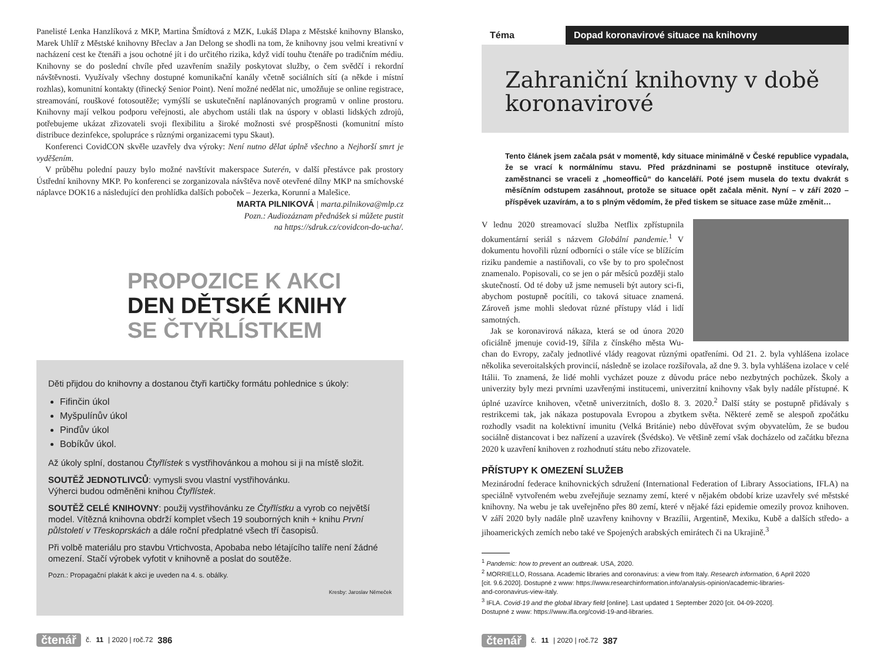Panelisté Lenka Hanzlíková z MKP, Martina Šmídtová z MZK, Lukáš Dlapa z Městské knihovny Blansko, Marek Uhlíř z Městské knihovny Břeclav a Jan Delong se shodli na tom, že knihovny jsou velmi kreativní v nacházení cest ke čtenáři a jsou ochotné jít i do určitého rizika, když vidí touhu čtenáře po tradičním médiu. Knihovny se do poslední chvíle před uzavřením snažily poskytovat služby, o čem svědčí i rekordní návštěvnosti. Využívaly všechny dostupné komunikační kanály včetně sociálních sítí (a někde i místní rozhlas), komunitní kontakty (třinecký Senior Point). Není možné nedělat nic, umožňuje se online registrace, streamování, rouškové fotosoutěže; vymýšlí se uskutečnění naplánovaných programů v online prostoru. Knihovny mají velkou podporu veřejnosti, ale abychom ustáli tlak na úspory v oblasti lidských zdrojů, potřebujeme ukázat zřizovateli svoji flexibilitu a široké možnosti své prospěšnosti (komunitní místo distribuce dezinfekce, spolupráce s různými organizacemi typu Skaut).
Konferenci CovidCON skvěle uzavřely dva výroky: Není nutno dělat úplně všechno a Nejhorší smrt je vyděšením.
V průběhu polední pauzy bylo možné navštívit makerspace Suterén, v další přestávce pak prostory Ústřední knihovny MKP. Po konferenci se zorganizovala návštěva nově otevřené dílny MKP na smíchovské náplavce DOK16 a následující den prohlídka dalších poboček – Jezerka, Korunní a Malešice.
MARTA PILNIKOVÁ | marta.pilnikova@mlp.cz
Pozn.: Audiozáznam přednášek si můžete pustit
na https://sdruk.cz/covidcon-do-ucha/.
PROPOZICE K AKCI
DEN DĚTSKÉ KNIHY
SE ČTYŘLÍSTKEM
Děti přijdou do knihovny a dostanou čtyři kartičky formátu pohlednice s úkoly:
Fifinčin úkol
Myšpulínův úkol
Pinďův úkol
Bobíkův úkol.
Až úkoly splní, dostanou Čtyřlístek s vystřihovánkou a mohou si ji na místě složit.
SOUTĚŽ JEDNOTLIVCŮ: vymysli svou vlastní vystřihovánku.
Výherci budou odměněni knihou Čtyřlístek.
SOUTĚŽ CELÉ KNIHOVNY: použij vystřihovánku ze Čtyřlístku a vyrob co největší model. Vítězná knihovna obdrží komplet všech 19 souborných knih + knihu První půlstoletí v Třeskoprskách a dále roční předplatné všech tří časopisů.
Při volbě materiálu pro stavbu Vrtichvosta, Apobaba nebo létajícího talíře není žádné omezení. Stačí výrobek vyfotit v knihovně a poslat do soutěže.
Pozn.: Propagační plakát k akci je uveden na 4. s. obálky.
Kresby: Jaroslav Němeček
čtenář č. 11 | 2020 | roč.72 386
Téma Dopad koronavirové situace na knihovny
Zahraniční knihovny v době koronavirové
Tento článek jsem začala psát v momentě, kdy situace minimálně v České republice vypadala, že se vrací k normálnímu stavu. Před prázdninami se postupně instituce otevíraly, zaměstnanci se vraceli z „homeofficů“ do kanceláří. Poté jsem musela do textu dvakrát s měsíčním odstupem zasáhnout, protože se situace opět začala měnit. Nyní – v září 2020 – příspěvek uzavírám, a to s plným vědomím, že před tiskem se situace zase může změnit…
V lednu 2020 streamovací služba Netflix zpřístupnila dokumentární seriál s názvem Globální pandemie.<sup>1</sup> V dokumentu hovořili různí odborníci o stále více se blížícím riziku pandemie a nastiňovali, co vše by to pro společnost znamenalo. Popisovali, co se jen o pár měsíců později stalo skutečností. Od té doby už jsme nemuseli být autory sci-fi, abychom postupně pocítili, co taková situace znamená. Zároveň jsme mohli sledovat různé přístupy vlád i lidí samotných.
Jak se koronavirová nákaza, která se od února 2020 oficiálně jmenuje covid-19, šířila z čínského města Wu-chan do Evropy, začaly jednotlivé vlády reagovat různými opatřeními. Od 21. 2. byla vyhlášena izolace několika severoitalských provincií, následně se izolace rozšiřovala, až dne 9. 3. byla vyhlášena izolace v celé Itálii. To znamená, že lidé mohli vycházet pouze z důvodu práce nebo nezbytných pochůzek. Školy a univerzity byly mezi prvními uzavřenými institucemi, univerzitní knihovny však byly nadále přístupné. K úplné uzavírce knihoven, včetně univerzitních, došlo 8. 3. 2020.<sup>2</sup> Další státy se postupně přidávaly s restrikcemi tak, jak nákaza postupovala Evropou a zbytkem světa. Některé země se alespoň zpočátku rozhodly vsadit na kolektivní imunitu (Velká Británie) nebo důvěřovat svým obyvatelům, že se budou sociálně distancovat i bez nařízení a uzavírek (Švédsko). Ve většině zemí však docházelo od začátku března 2020 k uzavření knihoven z rozhodnutí státu nebo zřizovatele.
PŘÍSTUPY K OMEZENÍ SLUŽEB
Mezinárodní federace knihovnických sdružení (International Federation of Library Associations, IFLA) na speciálně vytvořeném webu zveřejňuje seznamy zemí, které v nějakém období krize uzavřely své městské knihovny. Na webu je tak uveřejněno přes 80 zemí, které v nějaké fázi epidemie omezily provoz knihoven. V září 2020 byly nadále plně uzavřeny knihovny v Brazílii, Argentině, Mexiku, Kubě a dalších středo- a jihoamerických zemích nebo také ve Spojených arabských emirátech či na Ukrajině.<sup>3</sup>
<sup>1</sup> Pandemic: how to prevent an outbreak. USA, 2020.
<sup>2</sup> MORRIELLO, Rossana. Academic libraries and coronavirus: a view from Italy. Research information, 6 April 2020
[cit. 9.6.2020]. Dostupné z www: https://www.researchinformation.info/analysis-opinion/academic-libraries-
and-coronavirus-view-italy.
<sup>3</sup> IFLA. Covid-19 and the global library field [online]. Last updated 1 September 2020 [cit. 04-09-2020].
Dostupné z www: https://www.ifla.org/covid-19-and-libraries.
čtenář č. 11 | 2020 | roč.72 387